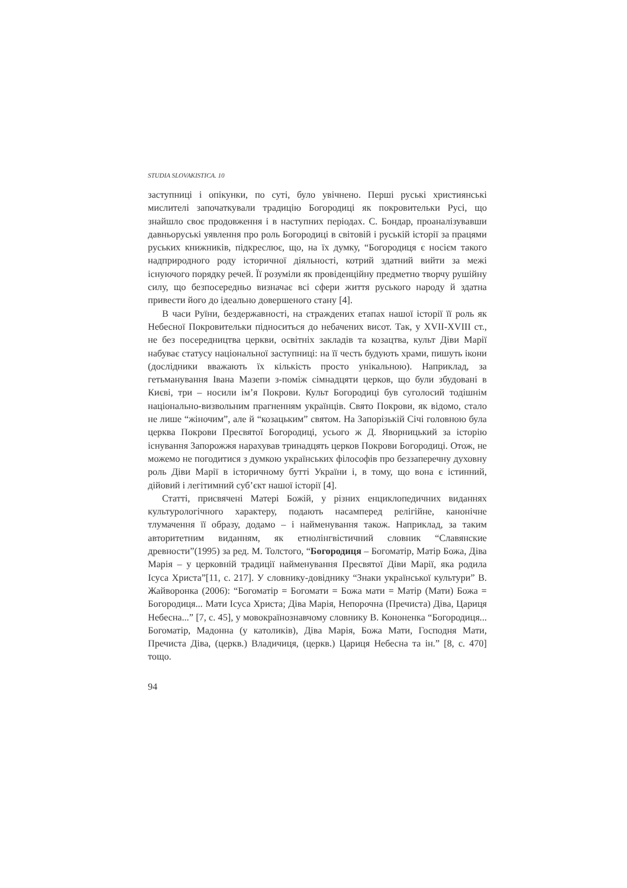STUDIA SLOVAKISTICA. 10
заступниці і опікунки, по суті, було увічнено. Перші руські християнські мислителі започаткували традицію Богородиці як покровительки Русі, що знайшло своє продовження і в наступних періодах. С. Бондар, проаналізувавши давньоруські уявлення про роль Богородиці в світовій і руській історії за працями руських книжників, підкреслює, що, на їх думку, “Богородиця є носієм такого надприродного роду історичної діяльності, котрий здатний вийти за межі існуючого порядку речей. Її розуміли як провіденційну предметно творчу рушійну силу, що безпосередньо визначає всі сфери життя руського народу й здатна привести його до ідеально довершеного стану [4].
В часи Руїни, бездержавності, на страждених етапах нашої історії її роль як Небесної Покровительки підноситься до небачених висот. Так, у XVII-XVIII ст., не без посередництва церкви, освітніх закладів та козацтва, культ Діви Марії набуває статусу національної заступниці: на її честь будують храми, пишуть ікони (дослідники вважають їх кількість просто унікальною). Наприклад, за гетьманування Івана Мазепи з-поміж сімнадцяти церков, що були збудовані в Києві, три – носили ім’я Покрови. Культ Богородиці був суголосий тодішнім національно-визвольним прагненням українців. Свято Покрови, як відомо, стало не лише “жіночим”, але й “козацьким” святом. На Запорізькій Січі головною була церква Покрови Пресвятої Богородиці, усього ж Д. Яворницький за історію існування Запорожжя нарахував тринадцять церков Покрови Богородиці. Отож, не можемо не погодитися з думкою українських філософів про беззаперечну духовну роль Діви Марії в історичному бутті України і, в тому, що вона є істинний, дійовий і легітимний суб’єкт нашої історії [4].
Статті, присвячені Матері Божій, у різних енциклопедичних виданнях культурологічного характеру, подають насамперед релігійне, канонічне тлумачення її образу, додамо – і найменування також. Наприклад, за таким авторитетним виданням, як етнолінгвістичний словник “Славянские древности”(1995) за ред. М. Толстого, “Богородиця – Богоматір, Матір Божа, Діва Марія – у церковній традиції найменування Пресвятої Діви Марії, яка родила Ісуса Христа”[11, с. 217]. У словнику-довіднику “Знаки української культури” В. Жайворонка (2006): “Богоматір = Богомати = Божа мати = Матір (Мати) Божа = Богородиця... Мати Ісуса Христа; Діва Марія, Непорочна (Пречиста) Діва, Цариця Небесна...” [7, с. 45], у мовокраїнознавчому словнику В. Кононенка “Богородиця... Богоматір, Мадонна (у католиків), Діва Марія, Божа Мати, Господня Мати, Пречиста Діва, (церкв.) Владичиця, (церкв.) Цариця Небесна та ін.” [8, с. 470] тощо.
94